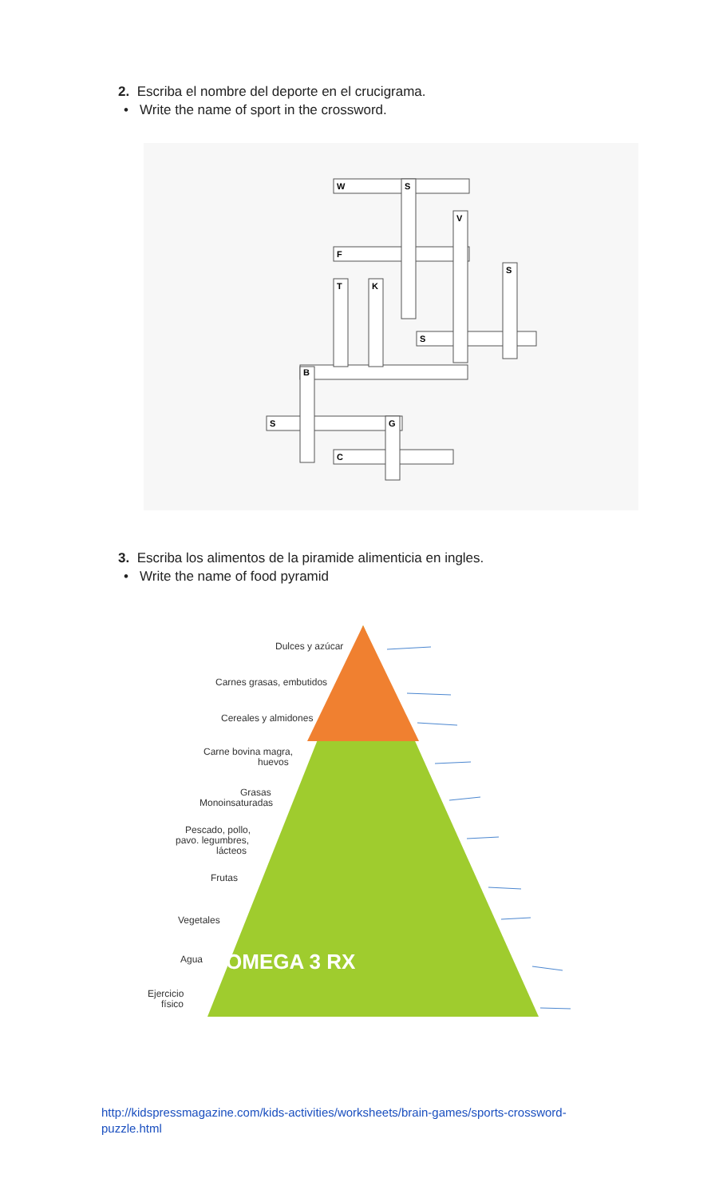2. Escriba el nombre del deporte en el crucigrama.
• Write the name of sport in the crossword.
W
S
V
F
S
T
K
S
B
S
G
C
3. Escriba los alimentos de la piramide alimenticia en ingles.
• Write the name of food pyramid
Dulces y azúcar
Carnes grasas, embutidos
Cereales y almidones
Carne bovina magra,
huevos
Grasas
Monoinsaturadas
Pescado, pollo,
pavo. legumbres,
lácteos
Frutas
Vegetales
Agua
OMEGA 3 RX
Ejercicio
físico
http://kidspressmagazine.com/kids-activities/worksheets/brain-games/sports-crossword-puzzle.html